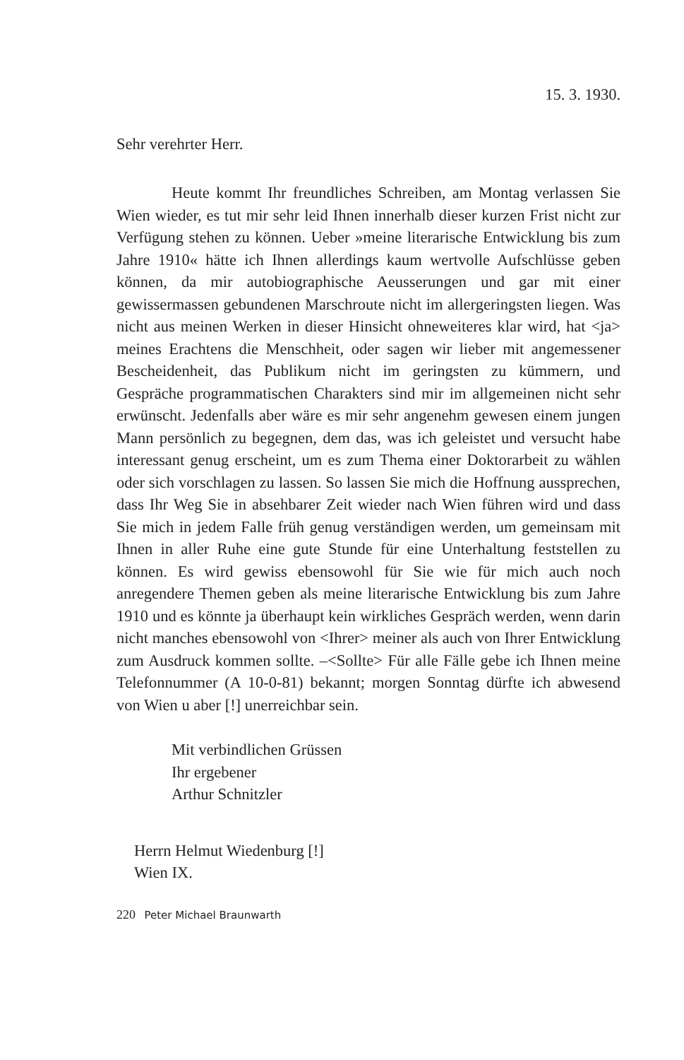15. 3. 1930.
Sehr verehrter Herr.
Heute kommt Ihr freundliches Schreiben, am Montag verlassen Sie Wien wieder, es tut mir sehr leid Ihnen innerhalb dieser kurzen Frist nicht zur Verfügung stehen zu können. Ueber »meine literarische Entwicklung bis zum Jahre 1910« hätte ich Ihnen allerdings kaum wertvolle Aufschlüsse geben können, da mir autobiographische Aeusserungen und gar mit einer gewissermassen gebundenen Marschroute nicht im allergeringsten liegen. Was nicht aus meinen Werken in dieser Hinsicht ohneweiteres klar wird, hat <ja> meines Erachtens die Menschheit, oder sagen wir lieber mit angemessener Bescheidenheit, das Publikum nicht im geringsten zu kümmern, und Gespräche programmatischen Charakters sind mir im allgemeinen nicht sehr erwünscht. Jedenfalls aber wäre es mir sehr angenehm gewesen einem jungen Mann persönlich zu begegnen, dem das, was ich geleistet und versucht habe interessant genug erscheint, um es zum Thema einer Doktorarbeit zu wählen oder sich vorschlagen zu lassen. So lassen Sie mich die Hoffnung aussprechen, dass Ihr Weg Sie in absehbarer Zeit wieder nach Wien führen wird und dass Sie mich in jedem Falle früh genug verständigen werden, um gemeinsam mit Ihnen in aller Ruhe eine gute Stunde für eine Unterhaltung feststellen zu können. Es wird gewiss ebensowohl für Sie wie für mich auch noch anregendere Themen geben als meine literarische Entwicklung bis zum Jahre 1910 und es könnte ja überhaupt kein wirkliches Gespräch werden, wenn darin nicht manches ebensowohl von <Ihrer> meiner als auch von Ihrer Entwicklung zum Ausdruck kommen sollte. –<Sollte> Für alle Fälle gebe ich Ihnen meine Telefonnummer (A 10-0-81) bekannt; morgen Sonntag dürfte ich abwesend von Wien u aber [!] unerreichbar sein.
Mit verbindlichen Grüssen
Ihr ergebener
Arthur Schnitzler
Herrn Helmut Wiedenburg [!]
Wien IX.
220 Peter Michael Braunwarth